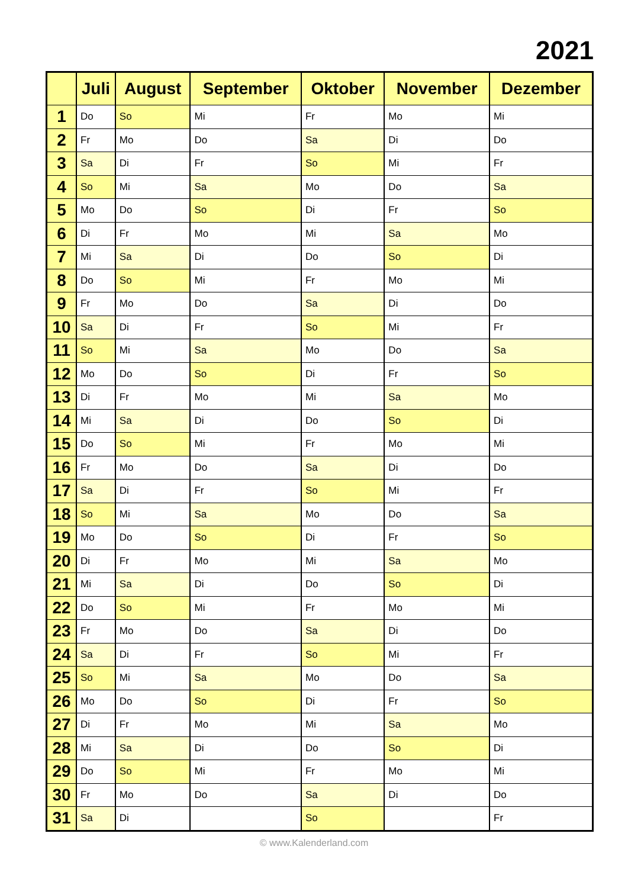2021
| | Juli | August | September | Oktober | November | Dezember |
| --- | --- | --- | --- | --- | --- | --- |
| 1 | Do | So | Mi | Fr | Mo | Mi |
| 2 | Fr | Mo | Do | Sa | Di | Do |
| 3 | Sa | Di | Fr | So | Mi | Fr |
| 4 | So | Mi | Sa | Mo | Do | Sa |
| 5 | Mo | Do | So | Di | Fr | So |
| 6 | Di | Fr | Mo | Mi | Sa | Mo |
| 7 | Mi | Sa | Di | Do | So | Di |
| 8 | Do | So | Mi | Fr | Mo | Mi |
| 9 | Fr | Mo | Do | Sa | Di | Do |
| 10 | Sa | Di | Fr | So | Mi | Fr |
| 11 | So | Mi | Sa | Mo | Do | Sa |
| 12 | Mo | Do | So | Di | Fr | So |
| 13 | Di | Fr | Mo | Mi | Sa | Mo |
| 14 | Mi | Sa | Di | Do | So | Di |
| 15 | Do | So | Mi | Fr | Mo | Mi |
| 16 | Fr | Mo | Do | Sa | Di | Do |
| 17 | Sa | Di | Fr | So | Mi | Fr |
| 18 | So | Mi | Sa | Mo | Do | Sa |
| 19 | Mo | Do | So | Di | Fr | So |
| 20 | Di | Fr | Mo | Mi | Sa | Mo |
| 21 | Mi | Sa | Di | Do | So | Di |
| 22 | Do | So | Mi | Fr | Mo | Mi |
| 23 | Fr | Mo | Do | Sa | Di | Do |
| 24 | Sa | Di | Fr | So | Mi | Fr |
| 25 | So | Mi | Sa | Mo | Do | Sa |
| 26 | Mo | Do | So | Di | Fr | So |
| 27 | Di | Fr | Mo | Mi | Sa | Mo |
| 28 | Mi | Sa | Di | Do | So | Di |
| 29 | Do | So | Mi | Fr | Mo | Mi |
| 30 | Fr | Mo | Do | Sa | Di | Do |
| 31 | Sa | Di | | So | | Fr |
© www.Kalenderland.com